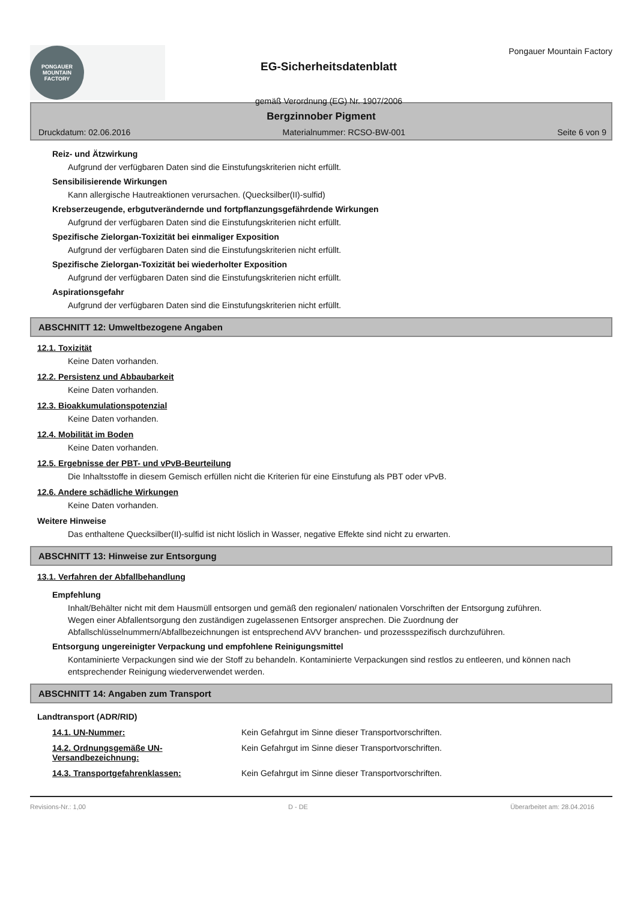PONGAUER
MOUNTAIN
FACTORY
EG-Sicherheitsdatenblatt
gemäß Verordnung (EG) Nr. 1907/2006
Pongauer Mountain Factory
Bergzinnober Pigment
Druckdatum: 02.06.2016 Materialnummer: RCSO-BW-001 Seite 6 von 9
Reiz- und Ätzwirkung
Aufgrund der verfügbaren Daten sind die Einstufungskriterien nicht erfüllt.
Sensibilisierende Wirkungen
Kann allergische Hautreaktionen verursachen. (Quecksilber(II)-sulfid)
Krebserzeugende, erbgutverändernde und fortpflanzungsgefährdende Wirkungen
Aufgrund der verfügbaren Daten sind die Einstufungskriterien nicht erfüllt.
Spezifische Zielorgan-Toxizität bei einmaliger Exposition
Aufgrund der verfügbaren Daten sind die Einstufungskriterien nicht erfüllt.
Spezifische Zielorgan-Toxizität bei wiederholter Exposition
Aufgrund der verfügbaren Daten sind die Einstufungskriterien nicht erfüllt.
Aspirationsgefahr
Aufgrund der verfügbaren Daten sind die Einstufungskriterien nicht erfüllt.
ABSCHNITT 12: Umweltbezogene Angaben
12.1. Toxizität
Keine Daten vorhanden.
12.2. Persistenz und Abbaubarkeit
Keine Daten vorhanden.
12.3. Bioakkumulationspotenzial
Keine Daten vorhanden.
12.4. Mobilität im Boden
Keine Daten vorhanden.
12.5. Ergebnisse der PBT- und vPvB-Beurteilung
Die Inhaltsstoffe in diesem Gemisch erfüllen nicht die Kriterien für eine Einstufung als PBT oder vPvB.
12.6. Andere schädliche Wirkungen
Keine Daten vorhanden.
Weitere Hinweise
Das enthaltene Quecksilber(II)-sulfid ist nicht löslich in Wasser, negative Effekte sind nicht zu erwarten.
ABSCHNITT 13: Hinweise zur Entsorgung
13.1. Verfahren der Abfallbehandlung
Empfehlung
Inhalt/Behälter nicht mit dem Hausmüll entsorgen und gemäß den regionalen/ nationalen Vorschriften der Entsorgung zuführen.
Wegen einer Abfallentsorgung den zuständigen zugelassenen Entsorger ansprechen. Die Zuordnung der Abfallschlüsselnummern/Abfallbezeichnungen ist entsprechend AVV branchen- und prozessspezifisch durchzuführen.
Entsorgung ungereinigter Verpackung und empfohlene Reinigungsmittel
Kontaminierte Verpackungen sind wie der Stoff zu behandeln. Kontaminierte Verpackungen sind restlos zu entleeren, und können nach entsprechender Reinigung wiederverwendet werden.
ABSCHNITT 14: Angaben zum Transport
Landtransport (ADR/RID)
14.1. UN-Nummer: Kein Gefahrgut im Sinne dieser Transportvorschriften.
14.2. Ordnungsgemäße UN-Versandbezeichnung:
Kein Gefahrgut im Sinne dieser Transportvorschriften.
14.3. Transportgefahrenklassen: Kein Gefahrgut im Sinne dieser Transportvorschriften.
Revisions-Nr.: 1,00 D - DE Überarbeitet am: 28.04.2016